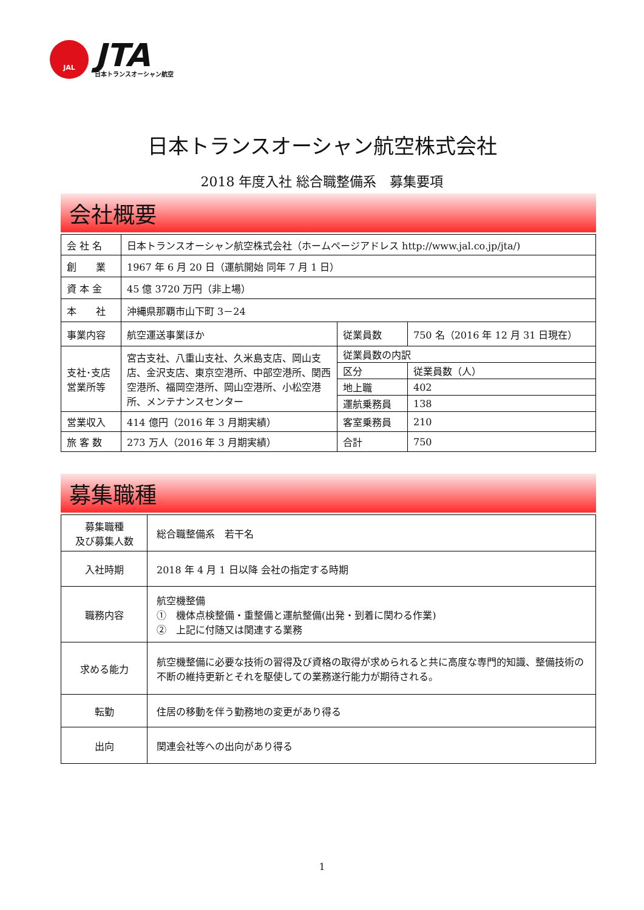JAL
JTA
日本トランスオーシャン航空
日本トランスオーシャン航空株式会社
2018 年度入社 総合職整備系　募集要項
会社概要
| 会 社 名 | 日本トランスオーシャン航空株式会社（ホームページアドレス http://www.jal.co.jp/jta/) | | |
| 創 業 | 1967 年 6 月 20 日（運航開始 同年 7 月 1 日） | | |
| 資 本 金 | 45 億 3720 万円（非上場） | | |
| 本 社 | 沖縄県那覇市山下町 3－24 | | |
| 事業内容 | 航空運送事業ほか | 従業員数 | 750 名（2016 年 12 月 31 日現在） |
| 支社･支店 営業所等 | 宮古支社、八重山支社、久米島支店、岡山支店、金沢支店、東京空港所、中部空港所、関西空港所、福岡空港所、岡山空港所、小松空港所、メンテナンスセンター | 従業員数の内訳 | |
| | | 区分 | 従業員数（人） |
| | | 地上職 | 402 |
| | | 運航乗務員 | 138 |
| 営業収入 | 414 億円（2016 年 3 月期実績） | 客室乗務員 | 210 |
| 旅 客 数 | 273 万人（2016 年 3 月期実績） | 合計 | 750 |
募集職種
| 募集職種 及び募集人数 | 総合職整備系 若干名 |
| 入社時期 | 2018 年 4 月 1 日以降 会社の指定する時期 |
| 職務内容 | 航空機整備 ① 機体点検整備・重整備と運航整備(出発・到着に関わる作業) ② 上記に付随又は関連する業務 |
| 求める能力 | 航空機整備に必要な技術の習得及び資格の取得が求められると共に高度な専門的知識、整備技術の不断の維持更新とそれを駆使しての業務遂行能力が期待される。 |
| 転勤 | 住居の移動を伴う勤務地の変更があり得る |
| 出向 | 関連会社等への出向があり得る |
1